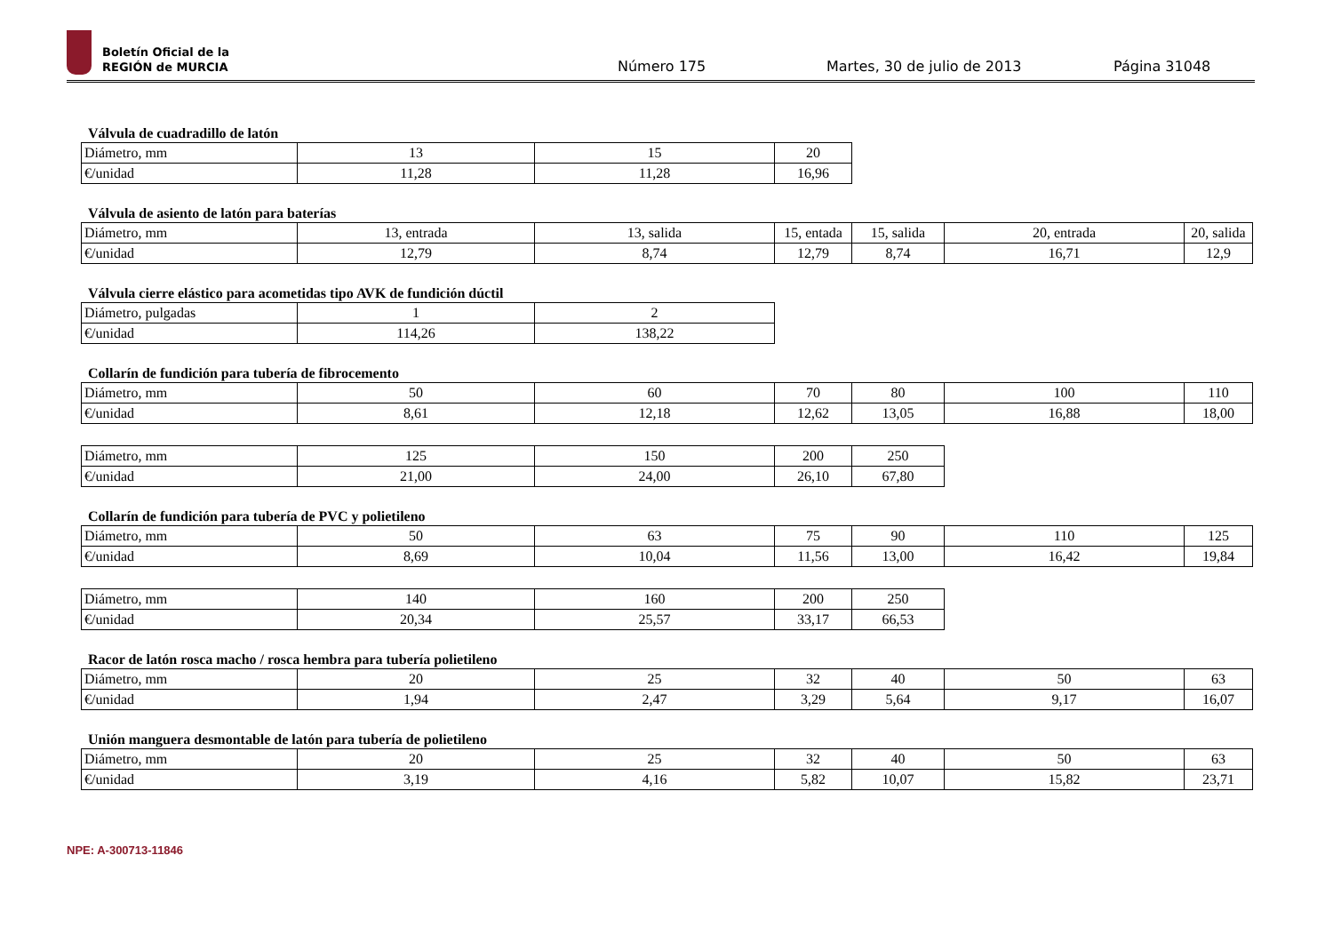Boletín Oficial de la
REGIÓN de MURCIA
Número 175 Martes, 30 de julio de 2013 Página 31048
Válvula de cuadradillo de latón
| Diámetro, mm | 13 | 15 | 20 |
| €/unidad | 11,28 | 11,28 | 16,96 |
Válvula de asiento de latón para baterías
| Diámetro, mm | 13, entrada | 13, salida | 15, entada | 15, salida | 20, entrada | 20, salida |
| €/unidad | 12,79 | 8,74 | 12,79 | 8,74 | 16,71 | 12,9 |
Válvula cierre elástico para acometidas tipo AVK de fundición dúctil
| Diámetro, pulgadas | 1 | 2 |
| €/unidad | 114,26 | 138,22 |
Collarín de fundición para tubería de fibrocemento
| Diámetro, mm | 50 | 60 | 70 | 80 | 100 | 110 |
| €/unidad | 8,61 | 12,18 | 12,62 | 13,05 | 16,88 | 18,00 |
| Diámetro, mm | 125 | 150 | 200 | 250 |
| €/unidad | 21,00 | 24,00 | 26,10 | 67,80 |
Collarín de fundición para tubería de PVC y polietileno
| Diámetro, mm | 50 | 63 | 75 | 90 | 110 | 125 |
| €/unidad | 8,69 | 10,04 | 11,56 | 13,00 | 16,42 | 19,84 |
| Diámetro, mm | 140 | 160 | 200 | 250 |
| €/unidad | 20,34 | 25,57 | 33,17 | 66,53 |
Racor de latón rosca macho / rosca hembra para tubería polietileno
| Diámetro, mm | 20 | 25 | 32 | 40 | 50 | 63 |
| €/unidad | 1,94 | 2,47 | 3,29 | 5,64 | 9,17 | 16,07 |
Unión manguera desmontable de latón para tubería de polietileno
| Diámetro, mm | 20 | 25 | 32 | 40 | 50 | 63 |
| €/unidad | 3,19 | 4,16 | 5,82 | 10,07 | 15,82 | 23,71 |
NPE: A-300713-11846